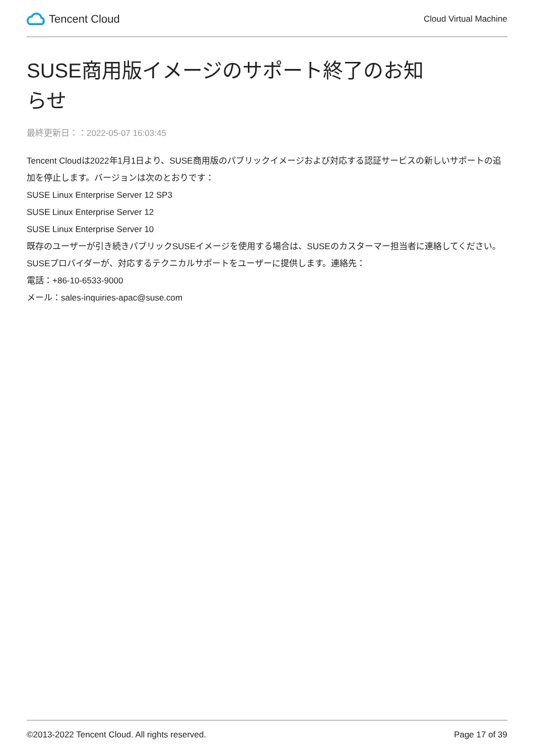Tencent Cloud
Cloud Virtual Machine
SUSE商用版イメージのサポート終了のお知らせ
最終更新日：：2022-05-07 16:03:45
Tencent Cloudは2022年1月1日より、SUSE商用版のパブリックイメージおよび対応する認証サービスの新しいサポートの追加を停止します。バージョンは次のとおりです：
SUSE Linux Enterprise Server 12 SP3
SUSE Linux Enterprise Server 12
SUSE Linux Enterprise Server 10
既存のユーザーが引き続きパブリックSUSEイメージを使用する場合は、SUSEのカスターマー担当者に連絡してください。SUSEプロバイダーが、対応するテクニカルサポートをユーザーに提供します。連絡先：
電話：+86-10-6533-9000
メール：sales-inquiries-apac@suse.com
©2013-2022 Tencent Cloud. All rights reserved. Page 17 of 39